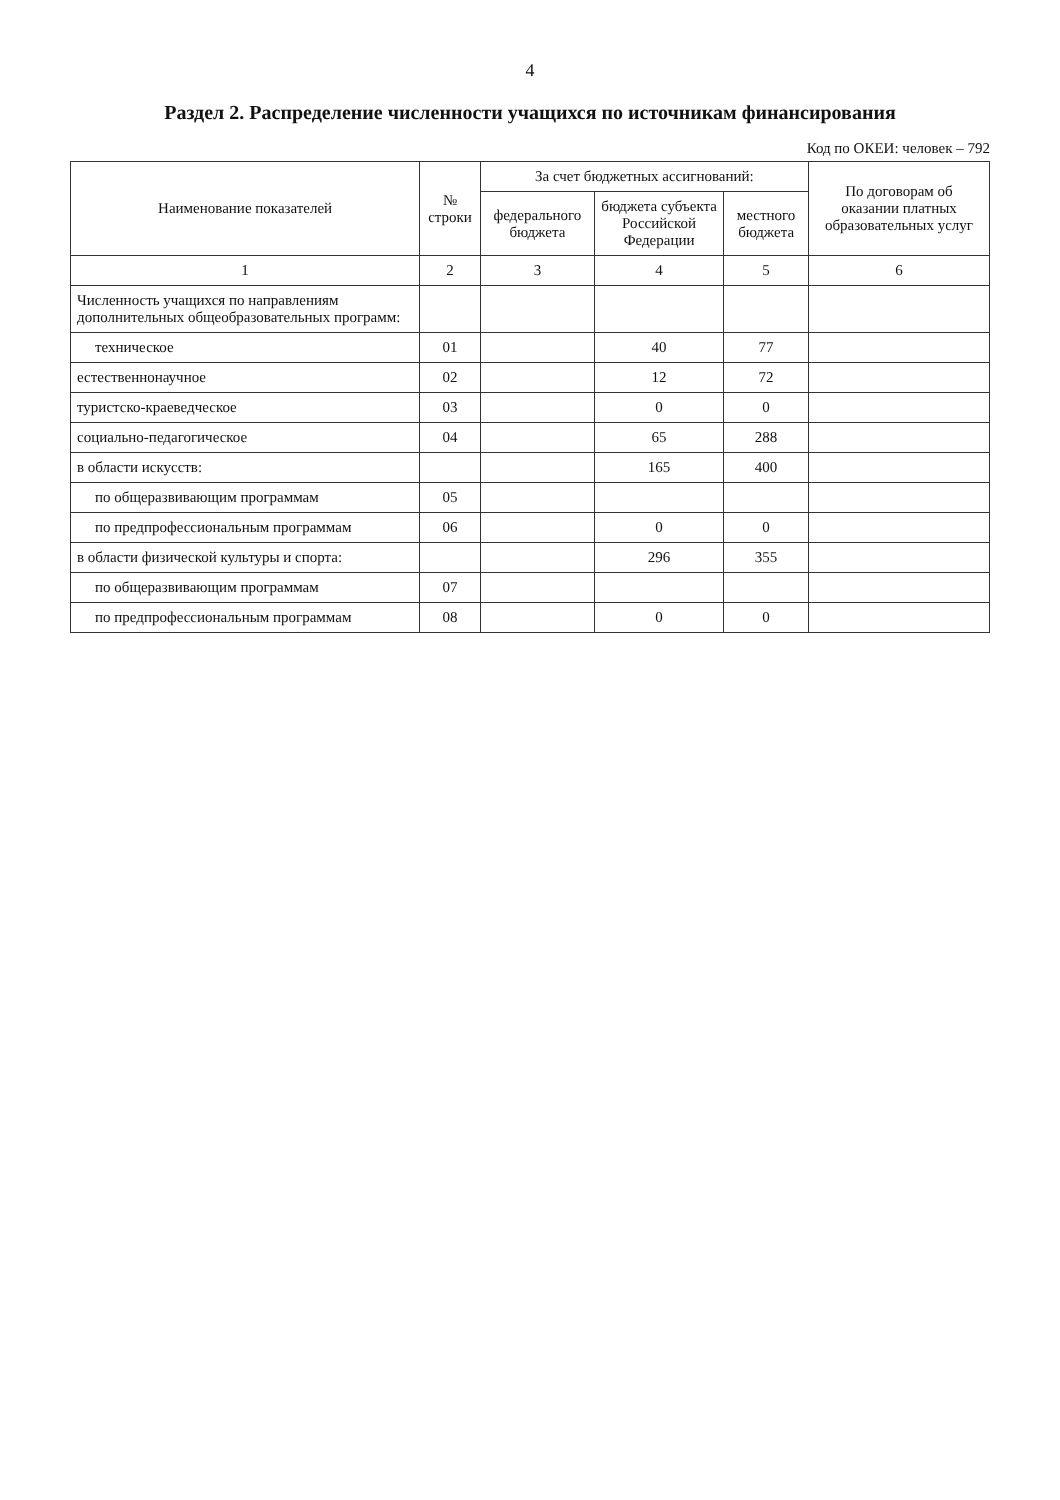4
Раздел 2. Распределение численности учащихся по источникам финансирования
Код по ОКЕИ: человек – 792
| Наименование показателей | № строки | За счет бюджетных ассигнований: | | | По договорам об оказании платных образовательных услуг |
| --- | --- | --- | --- | --- | --- |
| | | федерального бюджета | бюджета субъекта Российской Федерации | местного бюджета | |
| 1 | 2 | 3 | 4 | 5 | 6 |
| Численность учащихся по направлениям дополнительных общеобразовательных программ: | | | | | |
| техническое | 01 | | 40 | 77 | |
| естественнонаучное | 02 | | 12 | 72 | |
| туристско-краеведческое | 03 | | 0 | 0 | |
| социально-педагогическое | 04 | | 65 | 288 | |
| в области искусств: | | | 165 | 400 | |
| по общеразвивающим программам | 05 | | | | |
| по предпрофессиональным программам | 06 | | 0 | 0 | |
| в области физической культуры и спорта: | | | 296 | 355 | |
| по общеразвивающим программам | 07 | | | | |
| по предпрофессиональным программам | 08 | | 0 | 0 | |